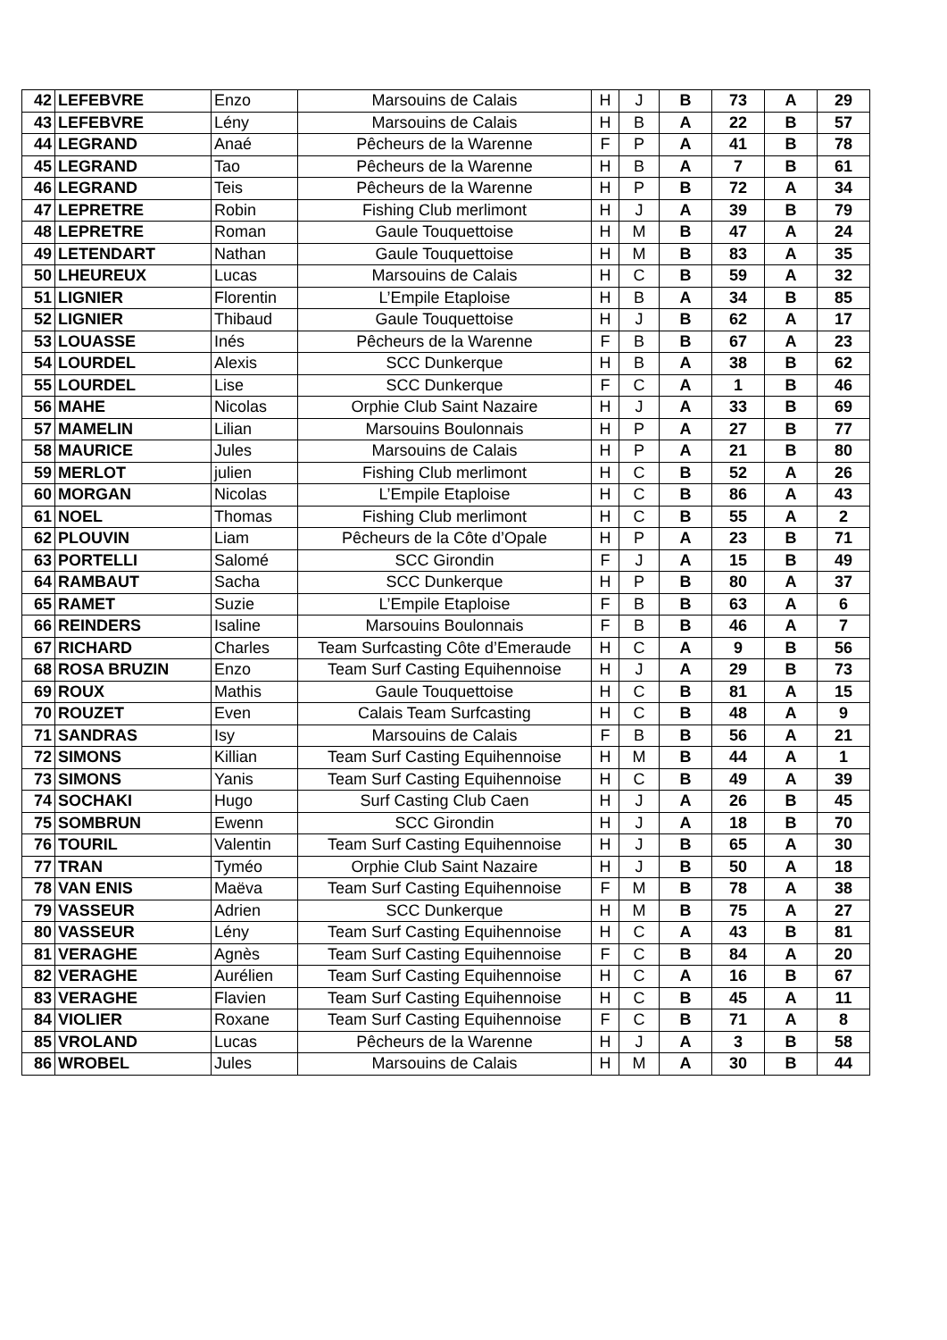| 42 | LEFEBVRE | Enzo | Marsouins de Calais | H | J | B | 73 | A | 29 |
| 43 | LEFEBVRE | Lény | Marsouins de Calais | H | B | A | 22 | B | 57 |
| 44 | LEGRAND | Anaé | Pêcheurs de la Warenne | F | P | A | 41 | B | 78 |
| 45 | LEGRAND | Tao | Pêcheurs de la Warenne | H | B | A | 7 | B | 61 |
| 46 | LEGRAND | Teis | Pêcheurs de la Warenne | H | P | B | 72 | A | 34 |
| 47 | LEPRETRE | Robin | Fishing Club merlimont | H | J | A | 39 | B | 79 |
| 48 | LEPRETRE | Roman | Gaule Touquettoise | H | M | B | 47 | A | 24 |
| 49 | LETENDART | Nathan | Gaule Touquettoise | H | M | B | 83 | A | 35 |
| 50 | LHEUREUX | Lucas | Marsouins de Calais | H | C | B | 59 | A | 32 |
| 51 | LIGNIER | Florentin | L’Empile Etaploise | H | B | A | 34 | B | 85 |
| 52 | LIGNIER | Thibaud | Gaule Touquettoise | H | J | B | 62 | A | 17 |
| 53 | LOUASSE | Inés | Pêcheurs de la Warenne | F | B | B | 67 | A | 23 |
| 54 | LOURDEL | Alexis | SCC Dunkerque | H | B | A | 38 | B | 62 |
| 55 | LOURDEL | Lise | SCC Dunkerque | F | C | A | 1 | B | 46 |
| 56 | MAHE | Nicolas | Orphie Club Saint Nazaire | H | J | A | 33 | B | 69 |
| 57 | MAMELIN | Lilian | Marsouins Boulonnais | H | P | A | 27 | B | 77 |
| 58 | MAURICE | Jules | Marsouins de Calais | H | P | A | 21 | B | 80 |
| 59 | MERLOT | julien | Fishing Club merlimont | H | C | B | 52 | A | 26 |
| 60 | MORGAN | Nicolas | L’Empile Etaploise | H | C | B | 86 | A | 43 |
| 61 | NOEL | Thomas | Fishing Club merlimont | H | C | B | 55 | A | 2 |
| 62 | PLOUVIN | Liam | Pêcheurs de la Côte d’Opale | H | P | A | 23 | B | 71 |
| 63 | PORTELLI | Salomé | SCC Girondin | F | J | A | 15 | B | 49 |
| 64 | RAMBAUT | Sacha | SCC Dunkerque | H | P | B | 80 | A | 37 |
| 65 | RAMET | Suzie | L’Empile Etaploise | F | B | B | 63 | A | 6 |
| 66 | REINDERS | Isaline | Marsouins Boulonnais | F | B | B | 46 | A | 7 |
| 67 | RICHARD | Charles | Team Surfcasting Côte d’Emeraude | H | C | A | 9 | B | 56 |
| 68 | ROSA BRUZIN | Enzo | Team Surf Casting Equihennoise | H | J | A | 29 | B | 73 |
| 69 | ROUX | Mathis | Gaule Touquettoise | H | C | B | 81 | A | 15 |
| 70 | ROUZET | Even | Calais Team Surfcasting | H | C | B | 48 | A | 9 |
| 71 | SANDRAS | Isy | Marsouins de Calais | F | B | B | 56 | A | 21 |
| 72 | SIMONS | Killian | Team Surf Casting Equihennoise | H | M | B | 44 | A | 1 |
| 73 | SIMONS | Yanis | Team Surf Casting Equihennoise | H | C | B | 49 | A | 39 |
| 74 | SOCHAKI | Hugo | Surf Casting Club Caen | H | J | A | 26 | B | 45 |
| 75 | SOMBRUN | Ewenn | SCC Girondin | H | J | A | 18 | B | 70 |
| 76 | TOURIL | Valentin | Team Surf Casting Equihennoise | H | J | B | 65 | A | 30 |
| 77 | TRAN | Tyméo | Orphie Club Saint Nazaire | H | J | B | 50 | A | 18 |
| 78 | VAN ENIS | Maëva | Team Surf Casting Equihennoise | F | M | B | 78 | A | 38 |
| 79 | VASSEUR | Adrien | SCC Dunkerque | H | M | B | 75 | A | 27 |
| 80 | VASSEUR | Lény | Team Surf Casting Equihennoise | H | C | A | 43 | B | 81 |
| 81 | VERAGHE | Agnès | Team Surf Casting Equihennoise | F | C | B | 84 | A | 20 |
| 82 | VERAGHE | Aurélien | Team Surf Casting Equihennoise | H | C | A | 16 | B | 67 |
| 83 | VERAGHE | Flavien | Team Surf Casting Equihennoise | H | C | B | 45 | A | 11 |
| 84 | VIOLIER | Roxane | Team Surf Casting Equihennoise | F | C | B | 71 | A | 8 |
| 85 | VROLAND | Lucas | Pêcheurs de la Warenne | H | J | A | 3 | B | 58 |
| 86 | WROBEL | Jules | Marsouins de Calais | H | M | A | 30 | B | 44 |